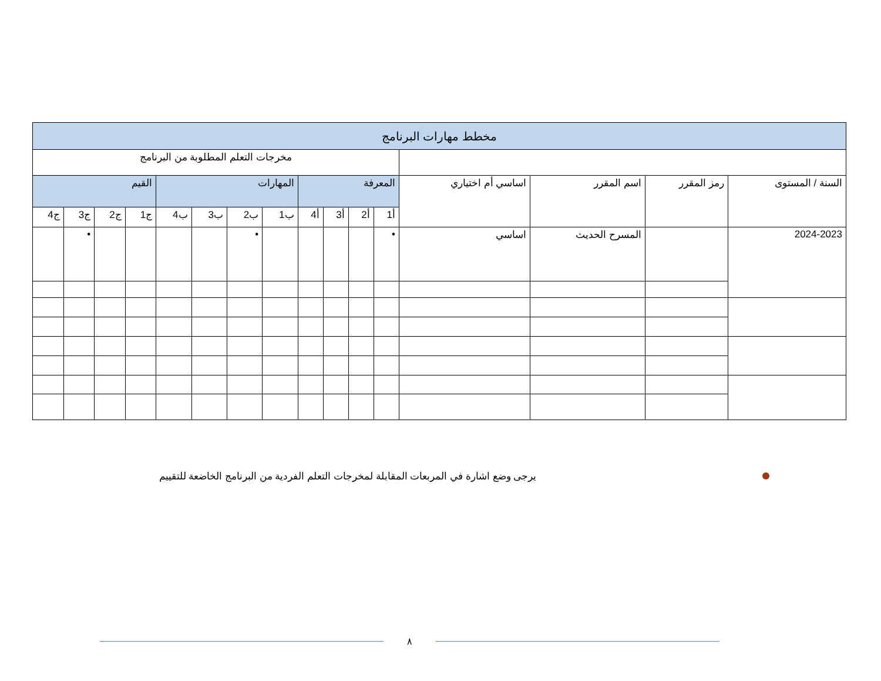| مخطط مهارات البرنامج | | | | | | | | | | | | | | | |
| --- | --- | --- | --- | --- | --- | --- | --- | --- | --- | --- | --- | --- | --- | --- | --- |
| | | | | مخرجات التعلم المطلوبة من البرنامج | | | | | | | | | | | |
| السنة / المستوى | رمز المقرر | اسم المقرر | اساسي أم اختياري | المعرفة | | | | المهارات | | | | القيم | | | |
| | | | | أ1 | أ2 | أ3 | أ4 | ب1 | ب2 | ب3 | ب4 | ج1 | ج2 | ج3 | ج4 |
| 2024-2023 | | المسرح الحديث | اساسي | • | | | | | • | | | | | • | |
يرجى وضع اشارة في المربعات المقابلة لمخرجات التعلم الفردية من البرنامج الخاضعة للتقييم
٨